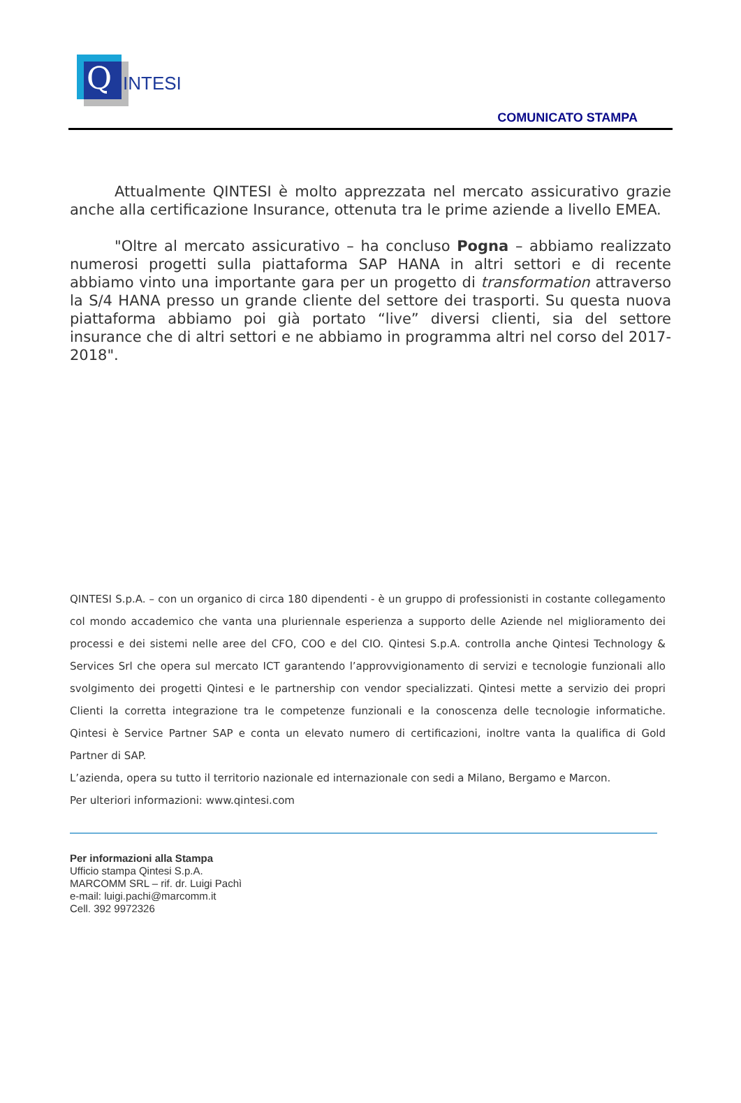Q INTESI
COMUNICATO STAMPA
Attualmente QINTESI è molto apprezzata nel mercato assicurativo grazie anche alla certificazione Insurance, ottenuta tra le prime aziende a livello EMEA.
"Oltre al mercato assicurativo – ha concluso Pogna – abbiamo realizzato numerosi progetti sulla piattaforma SAP HANA in altri settori e di recente abbiamo vinto una importante gara per un progetto di transformation attraverso la S/4 HANA presso un grande cliente del settore dei trasporti. Su questa nuova piattaforma abbiamo poi già portato “live” diversi clienti, sia del settore insurance che di altri settori e ne abbiamo in programma altri nel corso del 2017-2018".
QINTESI S.p.A. – con un organico di circa 180 dipendenti - è un gruppo di professionisti in costante collegamento col mondo accademico che vanta una pluriennale esperienza a supporto delle Aziende nel miglioramento dei processi e dei sistemi nelle aree del CFO, COO e del CIO. Qintesi S.p.A. controlla anche Qintesi Technology & Services Srl che opera sul mercato ICT garantendo l’approvvigionamento di servizi e tecnologie funzionali allo svolgimento dei progetti Qintesi e le partnership con vendor specializzati. Qintesi mette a servizio dei propri Clienti la corretta integrazione tra le competenze funzionali e la conoscenza delle tecnologie informatiche. Qintesi è Service Partner SAP e conta un elevato numero di certificazioni, inoltre vanta la qualifica di Gold Partner di SAP.
L’azienda, opera su tutto il territorio nazionale ed internazionale con sedi a Milano, Bergamo e Marcon.
Per ulteriori informazioni: www.qintesi.com
Per informazioni alla Stampa
Ufficio stampa Qintesi S.p.A.
MARCOMM SRL – rif. dr. Luigi Pachì
e-mail: luigi.pachi@marcomm.it
Cell. 392 9972326